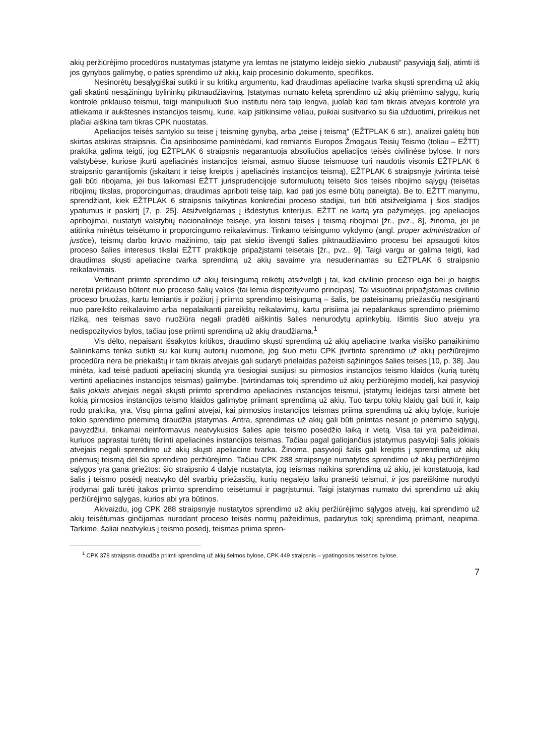akių peržiūrėjimo procedūros nustatymas įstatyme yra lemtas ne įstatymo leidėjo siekio „nubausti“ pasyviąją šalį, atimti iš jos gynybos galimybę, o paties sprendimo už akių, kaip procesinio dokumento, specifikos.
Nesinorėtų besąlygiškai sutikti ir su kritikų argumentu, kad draudimas apeliacine tvarka skųsti sprendimą už akių gali skatinti nesąžiningų bylininkų piktnaudžiavimą. Įstatymas numato keletą sprendimo už akių priėmimo sąlygų, kurių kontrolė priklauso teismui, taigi manipuliuoti šiuo institutu nėra taip lengva, juolab kad tam tikrais atvejais kontrolė yra atliekama ir aukštesnės instancijos teismų, kurie, kaip įsitikinsime vėliau, puikiai susitvarko su šia užduotimi, prireikus net plačiai aiškina tam tikras CPK nuostatas.
Apeliacijos teisės santykio su teise į teisminę gynybą, arba „teise į teismą“ (EŽTPLAK 6 str.), analizei galėtų būti skirtas atskiras straipsnis. Čia apsiribosime paminėdami, kad remiantis Europos Žmogaus Teisių Teismo (toliau – EŽTT) praktika galima teigti, jog EŽTPLAK 6 straipsnis negarantuoja absoliučios apeliacijos teisės civilinėse bylose. Ir nors valstybėse, kuriose įkurti apeliacinės instancijos teismai, asmuo šiuose teismuose turi naudotis visomis EŽTPLAK 6 straipsnio garantijomis (įskaitant ir teisę kreiptis į apeliacinės instancijos teismą), EŽTPLAK 6 straipsnyje įtvirtinta teisė gali būti ribojama, jei bus laikomasi EŽTT jurisprudencijoje suformuluotų teisėto šios teisės ribojimo sąlygų (teisėtas ribojimų tikslas, proporcingumas, draudimas apriboti teisę taip, kad pati jos esmė būtų paneigta). Be to, EŽTT manymu, sprendžiant, kiek EŽTPLAK 6 straipsnis taikytinas konkrečiai proceso stadijai, turi būti atsižvelgiama į šios stadijos ypatumus ir paskirtį [7, p. 25]. Atsižvelgdamas į išdėstytus kriterijus, EŽTT ne kartą yra pažymėjęs, jog apeliacijos apribojimai, nustatyti valstybių nacionalinėje teisėje, yra leistini teisės į teismą ribojimai [žr., pvz., 8], žinoma, jei jie atitinka minėtus teisėtumo ir proporcingumo reikalavimus. Tinkamo teisingumo vykdymo (angl. proper administration of justice), teismų darbo krūvio mažinimo, taip pat siekio išvengti šalies piktnaudžiavimo procesu bei apsaugoti kitos proceso šalies interesus tikslai EŽTT praktikoje pripažįstami teisėtais [žr., pvz., 9]. Taigi vargu ar galima teigti, kad draudimas skųsti apeliacine tvarka sprendimą už akių savaime yra nesuderinamas su EŽTPLAK 6 straipsnio reikalavimais.
Vertinant priimto sprendimo už akių teisingumą reikėtų atsižvelgti į tai, kad civilinio proceso eiga bei jo baigtis neretai priklauso būtent nuo proceso šalių valios (tai lemia dispozityvumo principas). Tai visuotinai pripažįstamas civilinio proceso bruožas, kartu lemiantis ir požiūrį į priimto sprendimo teisingumą – šalis, be pateisinamų priežasčių nesiginanti nuo pareikšto reikalavimo arba nepalaikanti pareikštų reikalavimų, kartu prisiima jai nepalankaus sprendimo priėmimo riziką, nes teismas savo nuožiūra negali pradėti aiškintis šalies nenurodytų aplinkybių. Išimtis šiuo atveju yra nedispozityvios bylos, tačiau jose priimti sprendimą už akių draudžiama.<sup>1</sup>
Vis dėlto, nepaisant išsakytos kritikos, draudimo skųsti sprendimą už akių apeliacine tvarka visiško panaikinimo šalininkams tenka sutikti su kai kurių autorių nuomone, jog šiuo metu CPK įtvirtinta sprendimo už akių peržiūrėjimo procedūra nėra be priekaištų ir tam tikrais atvejais gali sudaryti prielaidas pažeisti sąžiningos šalies teises [10, p. 38]. Jau minėta, kad teisė paduoti apeliacinį skundą yra tiesiogiai susijusi su pirmosios instancijos teismo klaidos (kurią turėtų vertinti apeliacinės instancijos teismas) galimybe. Įtvirtindamas tokį sprendimo už akių peržiūrėjimo modelį, kai pasyvioji šalis jokiais atvejais negali skųsti priimto sprendimo apeliacinės instancijos teismui, įstatymų leidėjas tarsi atmetė bet kokią pirmosios instancijos teismo klaidos galimybę priimant sprendimą už akių. Tuo tarpu tokių klaidų gali būti ir, kaip rodo praktika, yra. Visų pirma galimi atvejai, kai pirmosios instancijos teismas priima sprendimą už akių byloje, kurioje tokio sprendimo priėmimą draudžia įstatymas. Antra, sprendimas už akių gali būti priimtas nesant jo priėmimo sąlygų, pavyzdžiui, tinkamai neinformavus neatvykusios šalies apie teismo posėdžio laiką ir vietą. Visa tai yra pažeidimai, kuriuos paprastai turėtų tikrinti apeliacinės instancijos teismas. Tačiau pagal galiojančius įstatymus pasyvioji šalis jokiais atvejais negali sprendimo už akių skųsti apeliacine tvarka. Žinoma, pasyvioji šalis gali kreiptis į sprendimą už akių priėmusį teismą dėl šio sprendimo peržiūrėjimo. Tačiau CPK 288 straipsnyje numatytos sprendimo už akių peržiūrėjimo sąlygos yra gana griežtos: šio straipsnio 4 dalyje nustatyta, jog teismas naikina sprendimą už akių, jei konstatuoja, kad šalis į teismo posėdį neatvyko dėl svarbių priežasčių, kurių negalėjo laiku pranešti teismui, ir jos pareiškime nurodyti įrodymai gali turėti įtakos priimto sprendimo teisėtumui ir pagrįstumui. Taigi įstatymas numato dvi sprendimo už akių peržiūrėjimo sąlygas, kurios abi yra būtinos.
Akivaizdu, jog CPK 288 straipsnyje nustatytos sprendimo už akių peržiūrėjimo sąlygos atvejų, kai sprendimo už akių teisėtumas ginčijamas nurodant proceso teisės normų pažeidimus, padarytus tokį sprendimą priimant, neapima. Tarkime, šaliai neatvykus į teismo posėdį, teismas priima spren-
<sup>1</sup> CPK 378 straipsnis draudžia priimti sprendimą už akių šeimos bylose, CPK 449 straipsnis – ypatingosios teisenos bylose.
7